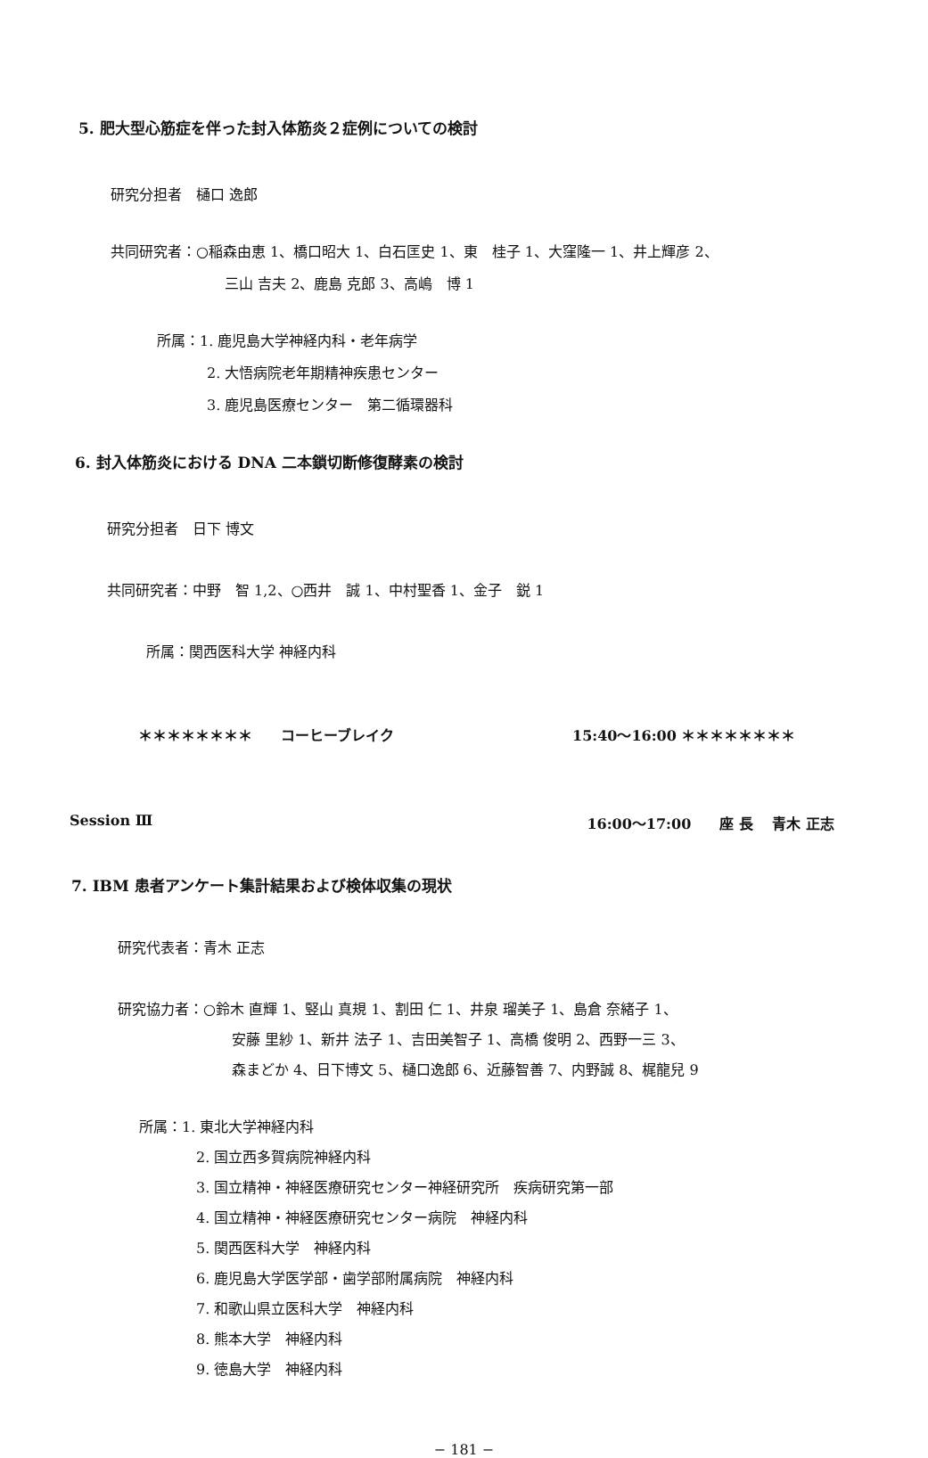5. 肥大型心筋症を伴った封入体筋炎２症例についての検討
研究分担者　樋口 逸郎
共同研究者：○稲森由恵 1、橋口昭大 1、白石匡史 1、東　桂子 1、大窪隆一 1、井上輝彦 2、
三山 吉夫 2、鹿島 克郎 3、高嶋　博 1
所属：1. 鹿児島大学神経内科・老年病学
2. 大悟病院老年期精神疾患センター
3. 鹿児島医療センター　第二循環器科
6. 封入体筋炎における DNA 二本鎖切断修復酵素の検討
研究分担者　日下 博文
共同研究者：中野　智 1,2、○西井　誠 1、中村聖香 1、金子　鋭 1
所属：関西医科大学 神経内科
＊＊＊＊＊＊＊＊　　コーヒーブレイク 15:40〜16:00 ＊＊＊＊＊＊＊＊
Session Ⅲ 16:00〜17:00　　座 長　 青木 正志
7. IBM 患者アンケート集計結果および検体収集の現状
研究代表者：青木 正志
研究協力者：○鈴木 直輝 1、竪山 真規 1、割田 仁 1、井泉 瑠美子 1、島倉 奈緒子 1、
安藤 里紗 1、新井 法子 1、吉田美智子 1、高橋 俊明 2、西野一三 3、
森まどか 4、日下博文 5、樋口逸郎 6、近藤智善 7、内野誠 8、梶龍兒 9
所属：1. 東北大学神経内科
2. 国立西多賀病院神経内科
3. 国立精神・神経医療研究センター神経研究所　疾病研究第一部
4. 国立精神・神経医療研究センター病院　神経内科
5. 関西医科大学　神経内科
6. 鹿児島大学医学部・歯学部附属病院　神経内科
7. 和歌山県立医科大学　神経内科
8. 熊本大学　神経内科
9. 徳島大学　神経内科
− 181 −